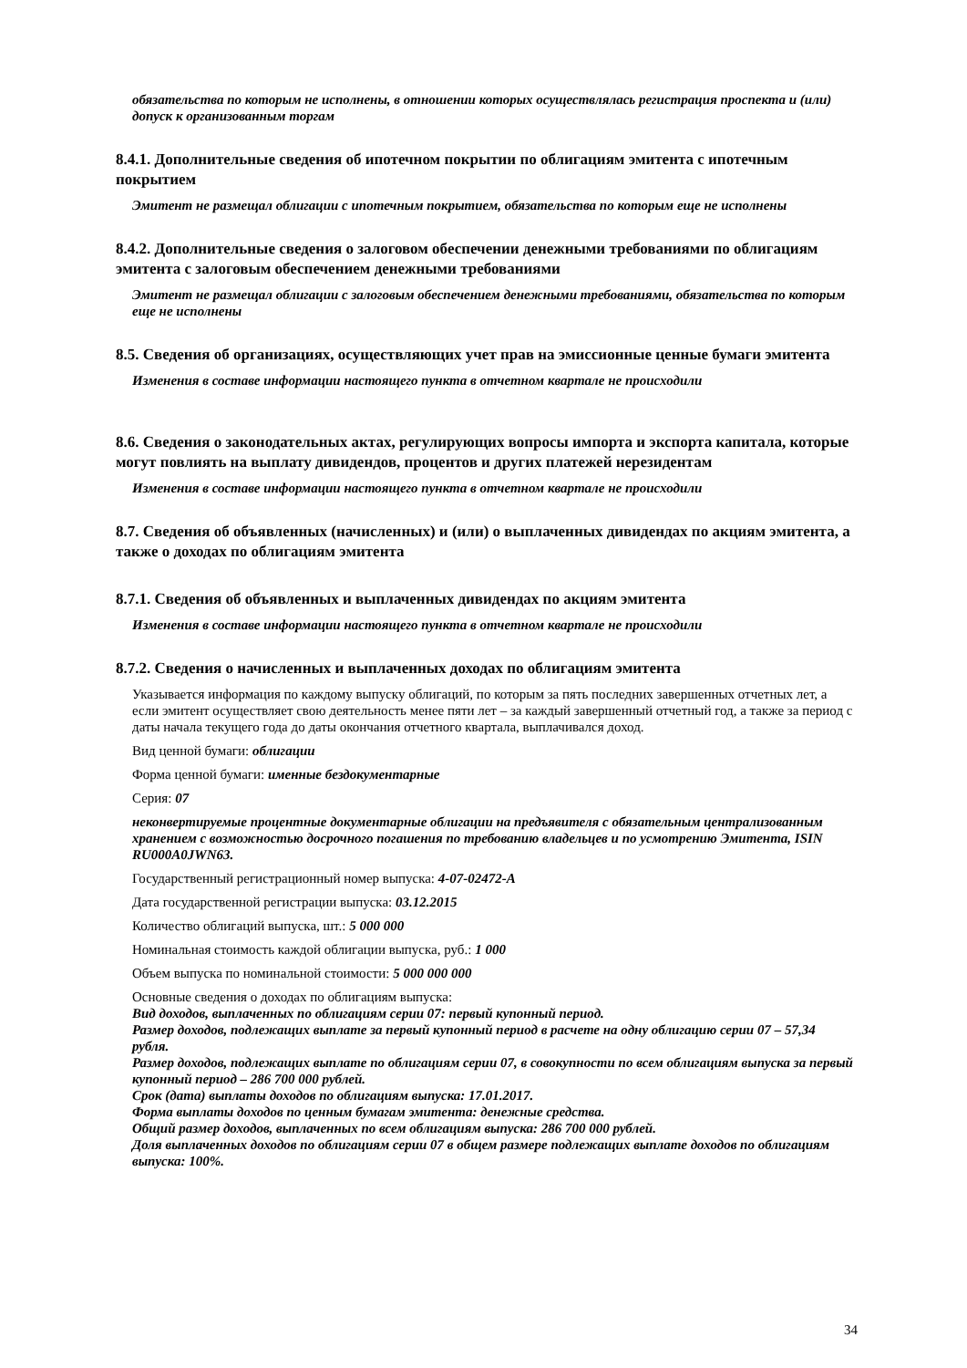обязательства по которым не исполнены, в отношении которых осуществлялась регистрация проспекта и (или) допуск к организованным торгам
8.4.1. Дополнительные сведения об ипотечном покрытии по облигациям эмитента с ипотечным покрытием
Эмитент не размещал облигации с ипотечным покрытием, обязательства по которым еще не исполнены
8.4.2. Дополнительные сведения о залоговом обеспечении денежными требованиями по облигациям эмитента с залоговым обеспечением денежными требованиями
Эмитент не размещал облигации с залоговым обеспечением денежными требованиями, обязательства по которым еще не исполнены
8.5. Сведения об организациях, осуществляющих учет прав на эмиссионные ценные бумаги эмитента
Изменения в составе информации настоящего пункта в отчетном квартале не происходили
8.6. Сведения о законодательных актах, регулирующих вопросы импорта и экспорта капитала, которые могут повлиять на выплату дивидендов, процентов и других платежей нерезидентам
Изменения в составе информации настоящего пункта в отчетном квартале не происходили
8.7. Сведения об объявленных (начисленных) и (или) о выплаченных дивидендах по акциям эмитента, а также о доходах по облигациям эмитента
8.7.1. Сведения об объявленных и выплаченных дивидендах по акциям эмитента
Изменения в составе информации настоящего пункта в отчетном квартале не происходили
8.7.2. Сведения о начисленных и выплаченных доходах по облигациям эмитента
Указывается информация по каждому выпуску облигаций, по которым за пять последних завершенных отчетных лет, а если эмитент осуществляет свою деятельность менее пяти лет – за каждый завершенный отчетный год, а также за период с даты начала текущего года до даты окончания отчетного квартала, выплачивался доход.
Вид ценной бумаги: облигации
Форма ценной бумаги: именные бездокументарные
Серия: 07
неконвертируемые процентные документарные облигации на предъявителя с обязательным централизованным хранением с возможностью досрочного погашения по требованию владельцев и по усмотрению Эмитента, ISIN RU000A0JWN63.
Государственный регистрационный номер выпуска: 4-07-02472-A
Дата государственной регистрации выпуска: 03.12.2015
Количество облигаций выпуска, шт.: 5 000 000
Номинальная стоимость каждой облигации выпуска, руб.: 1 000
Объем выпуска по номинальной стоимости: 5 000 000 000
Основные сведения о доходах по облигациям выпуска:
Вид доходов, выплаченных по облигациям серии 07: первый купонный период.
Размер доходов, подлежащих выплате за первый купонный период в расчете на одну облигацию серии 07 – 57,34 рубля.
Размер доходов, подлежащих выплате по облигациям серии 07, в совокупности по всем облигациям выпуска за первый купонный период – 286 700 000 рублей.
Срок (дата) выплаты доходов по облигациям выпуска: 17.01.2017.
Форма выплаты доходов по ценным бумагам эмитента: денежные средства.
Общий размер доходов, выплаченных по всем облигациям выпуска: 286 700 000 рублей.
Доля выплаченных доходов по облигациям серии 07 в общем размере подлежащих выплате доходов по облигациям выпуска: 100%.
34